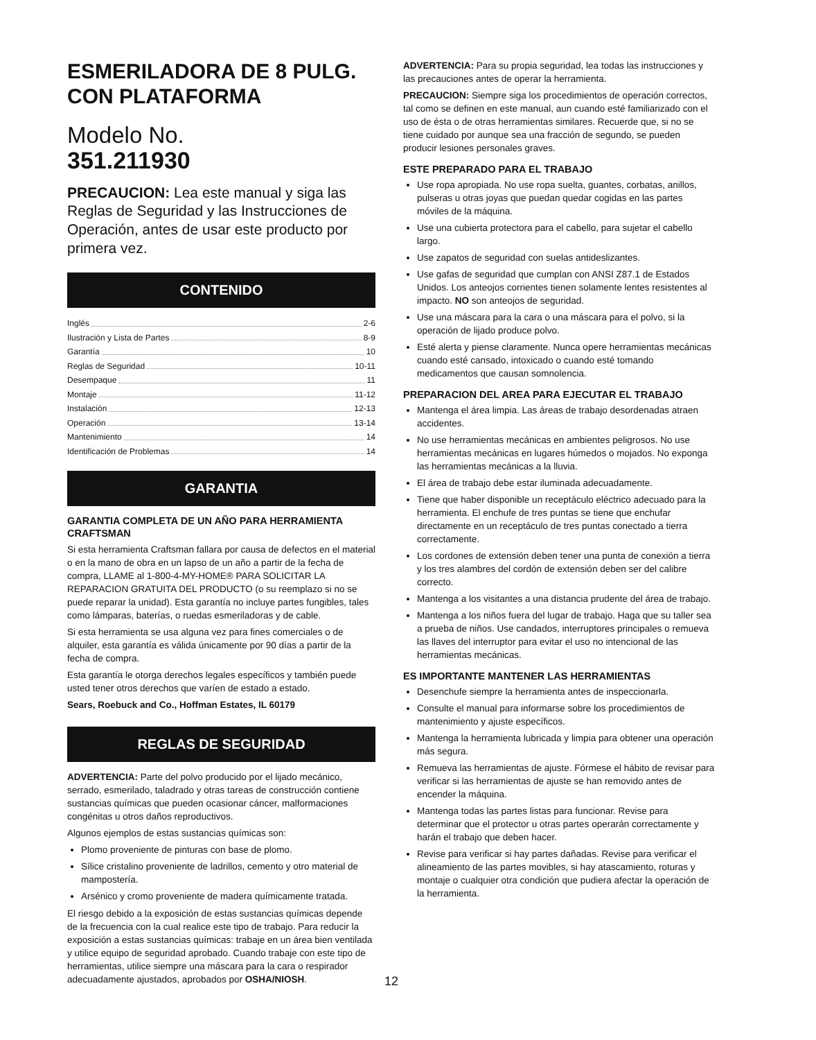ESMERILADORA DE 8 PULG. CON PLATAFORMA
Modelo No.
351.211930
PRECAUCION: Lea este manual y siga las Reglas de Seguridad y las Instrucciones de Operación, antes de usar este producto por primera vez.
CONTENIDO
Inglés 2-6
Ilustración y Lista de Partes 8-9
Garantía 10
Reglas de Seguridad 10-11
Desempaque 11
Montaje 11-12
Instalación 12-13
Operación 13-14
Mantenimiento 14
Identificación de Problemas 14
GARANTIA
GARANTIA COMPLETA DE UN AÑO PARA HERRAMIENTA CRAFTSMAN
Si esta herramienta Craftsman fallara por causa de defectos en el material o en la mano de obra en un lapso de un año a partir de la fecha de compra, LLAME al 1-800-4-MY-HOME® PARA SOLICITAR LA REPARACION GRATUITA DEL PRODUCTO (o su reemplazo si no se puede reparar la unidad). Esta garantía no incluye partes fungibles, tales como lámparas, baterías, o ruedas esmeriladoras y de cable.
Si esta herramienta se usa alguna vez para fines comerciales o de alquiler, esta garantía es válida únicamente por 90 días a partir de la fecha de compra.
Esta garantía le otorga derechos legales específicos y también puede usted tener otros derechos que varíen de estado a estado.
Sears, Roebuck and Co., Hoffman Estates, IL 60179
REGLAS DE SEGURIDAD
ADVERTENCIA: Parte del polvo producido por el lijado mecánico, serrado, esmerilado, taladrado y otras tareas de construcción contiene sustancias químicas que pueden ocasionar cáncer, malformaciones congénitas u otros daños reproductivos.
Algunos ejemplos de estas sustancias químicas son:
Plomo proveniente de pinturas con base de plomo.
Sílice cristalino proveniente de ladrillos, cemento y otro material de mampostería.
Arsénico y cromo proveniente de madera químicamente tratada.
El riesgo debido a la exposición de estas sustancias químicas depende de la frecuencia con la cual realice este tipo de trabajo. Para reducir la exposición a estas sustancias químicas: trabaje en un área bien ventilada y utilice equipo de seguridad aprobado. Cuando trabaje con este tipo de herramientas, utilice siempre una máscara para la cara o respirador adecuadamente ajustados, aprobados por OSHA/NIOSH.
ADVERTENCIA: Para su propia seguridad, lea todas las instrucciones y las precauciones antes de operar la herramienta.
PRECAUCION: Siempre siga los procedimientos de operación correctos, tal como se definen en este manual, aun cuando esté familiarizado con el uso de ésta o de otras herramientas similares. Recuerde que, si no se tiene cuidado por aunque sea una fracción de segundo, se pueden producir lesiones personales graves.
ESTE PREPARADO PARA EL TRABAJO
Use ropa apropiada. No use ropa suelta, guantes, corbatas, anillos, pulseras u otras joyas que puedan quedar cogidas en las partes móviles de la máquina.
Use una cubierta protectora para el cabello, para sujetar el cabello largo.
Use zapatos de seguridad con suelas antideslizantes.
Use gafas de seguridad que cumplan con ANSI Z87.1 de Estados Unidos. Los anteojos corrientes tienen solamente lentes resistentes al impacto. NO son anteojos de seguridad.
Use una máscara para la cara o una máscara para el polvo, si la operación de lijado produce polvo.
Esté alerta y piense claramente. Nunca opere herramientas mecánicas cuando esté cansado, intoxicado o cuando esté tomando medicamentos que causan somnolencia.
PREPARACION DEL AREA PARA EJECUTAR EL TRABAJO
Mantenga el área limpia. Las áreas de trabajo desordenadas atraen accidentes.
No use herramientas mecánicas en ambientes peligrosos. No use herramientas mecánicas en lugares húmedos o mojados. No exponga las herramientas mecánicas a la lluvia.
El área de trabajo debe estar iluminada adecuadamente.
Tiene que haber disponible un receptáculo eléctrico adecuado para la herramienta. El enchufe de tres puntas se tiene que enchufar directamente en un receptáculo de tres puntas conectado a tierra correctamente.
Los cordones de extensión deben tener una punta de conexión a tierra y los tres alambres del cordón de extensión deben ser del calibre correcto.
Mantenga a los visitantes a una distancia prudente del área de trabajo.
Mantenga a los niños fuera del lugar de trabajo. Haga que su taller sea a prueba de niños. Use candados, interruptores principales o remueva las llaves del interruptor para evitar el uso no intencional de las herramientas mecánicas.
ES IMPORTANTE MANTENER LAS HERRAMIENTAS
Desenchufe siempre la herramienta antes de inspeccionarla.
Consulte el manual para informarse sobre los procedimientos de mantenimiento y ajuste específicos.
Mantenga la herramienta lubricada y limpia para obtener una operación más segura.
Remueva las herramientas de ajuste. Fórmese el hábito de revisar para verificar si las herramientas de ajuste se han removido antes de encender la máquina.
Mantenga todas las partes listas para funcionar. Revise para determinar que el protector u otras partes operarán correctamente y harán el trabajo que deben hacer.
Revise para verificar si hay partes dañadas. Revise para verificar el alineamiento de las partes movibles, si hay atascamiento, roturas y montaje o cualquier otra condición que pudiera afectar la operación de la herramienta.
12